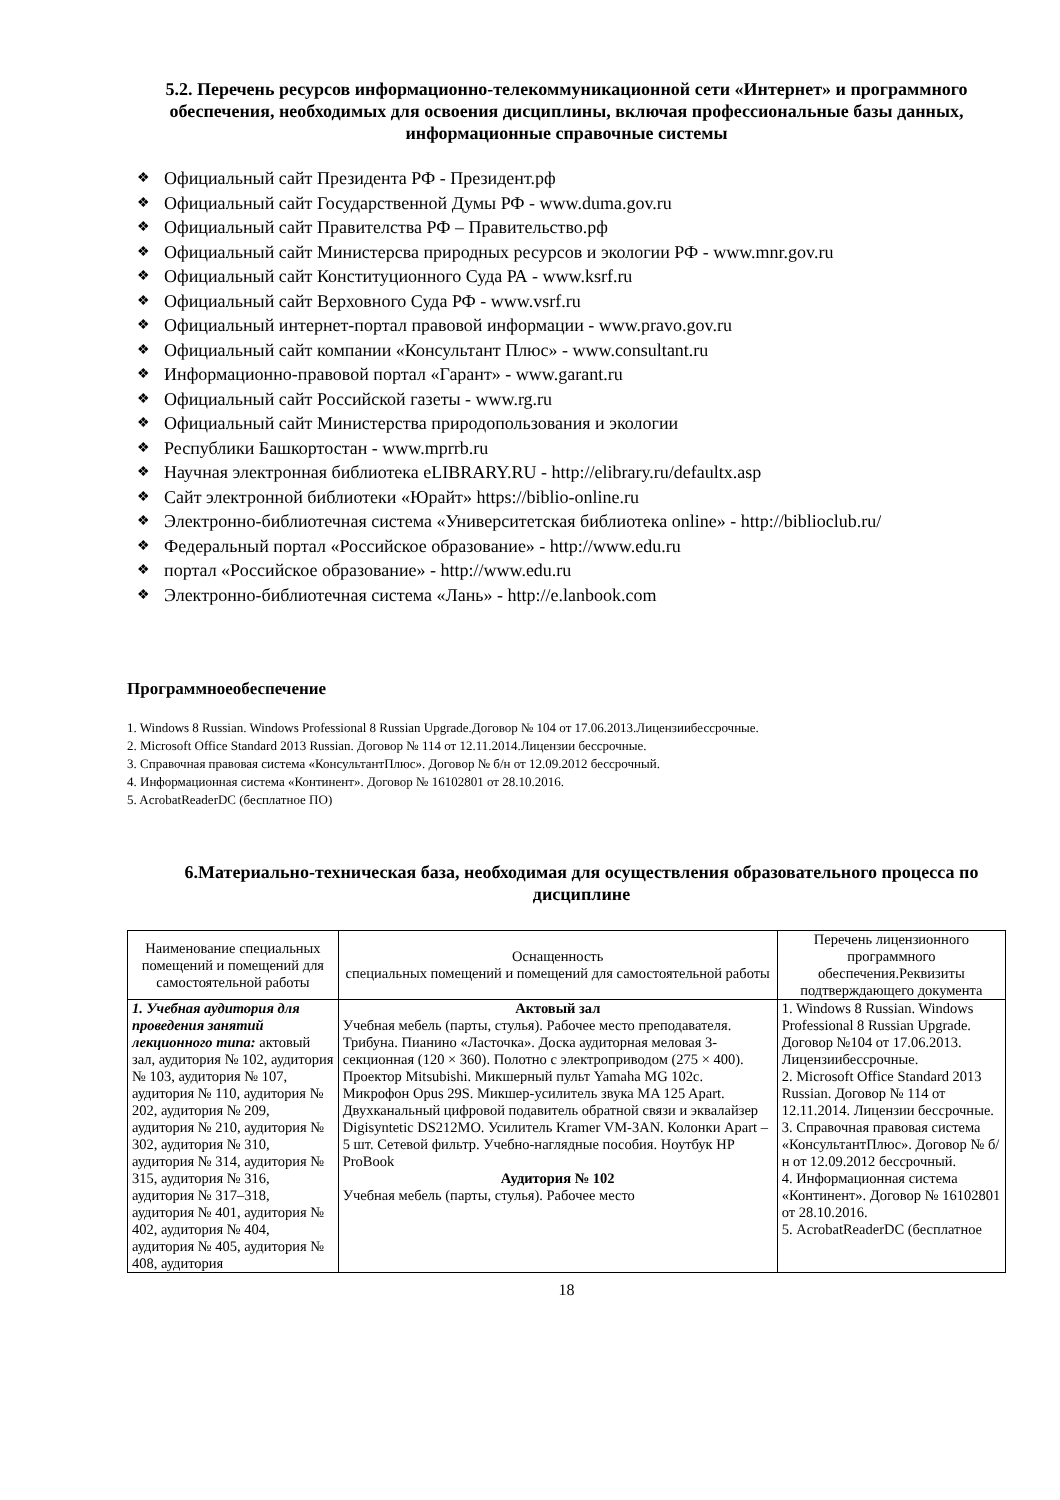5.2. Перечень ресурсов информационно-телекоммуникационной сети «Интернет» и программного обеспечения, необходимых для освоения дисциплины, включая профессиональные базы данных, информационные справочные системы
❖ Официальный сайт Президента РФ - Президент.рф
❖ Официальный сайт Государственной Думы РФ - www.duma.gov.ru
❖ Официальный сайт Правителства РФ – Правительство.рф
❖ Официальный сайт Министерсва природных ресурсов и экологии РФ - www.mnr.gov.ru
❖ Официальный сайт Конституционного Суда РА - www.ksrf.ru
❖ Официальный сайт Верховного Суда РФ - www.vsrf.ru
❖ Официальный интернет-портал правовой информации - www.pravo.gov.ru
❖ Официальный сайт компании «Консультант Плюс» - www.consultant.ru
❖ Информационно-правовой портал «Гарант» - www.garant.ru
❖ Официальный сайт Российской газеты - www.rg.ru
❖ Официальный сайт Министерства природопользования и экологии
❖ Республики Башкортостан - www.mprrb.ru
❖ Научная электронная библиотека eLIBRARY.RU - http://elibrary.ru/defaultx.asp
❖ Сайт электронной библиотеки «Юрайт» https://biblio-online.ru
❖ Электронно-библиотечная система «Университетская библиотека online» - http://biblioclub.ru/
❖ Федеральный портал «Российское образование» - http://www.edu.ru
❖ портал «Российское образование» - http://www.edu.ru
❖ Электронно-библиотечная система «Лань» - http://e.lanbook.com
Программноеобеспечение
1. Windows 8 Russian. Windows Professional 8 Russian Upgrade.Договор № 104 от 17.06.2013.Лицензиибессрочные.
2. Microsoft Office Standard 2013 Russian. Договор № 114 от 12.11.2014.Лицензии бессрочные.
3. Справочная правовая система «КонсультантПлюс». Договор № б/н от 12.09.2012 бессрочный.
4. Информационная система «Континент». Договор № 16102801 от 28.10.2016.
5. AcrobatReaderDC (бесплатное ПО)
6.Материально-техническая база, необходимая для осуществления образовательного процесса по дисциплине
| Наименование специальных помещений и помещений для самостоятельной работы | Оснащенность специальных помещений и помещений для самостоятельной работы | Перечень лицензионного программного обеспечения.Реквизиты подтверждающего документа |
| --- | --- | --- |
| 1. Учебная аудитория для проведения занятий лекционного типа: актовый зал, аудитория № 102, аудитория № 103, аудитория № 107, аудитория № 110, аудитория № 202, аудитория № 209, аудитория № 210, аудитория № 302, аудитория № 310, аудитория № 314, аудитория № 315, аудитория № 316, аудитория № 317–318, аудитория № 401, аудитория № 402, аудитория № 404, аудитория № 405, аудитория № 408, аудитория | Актовый зал Учебная мебель (парты, стулья). Рабочее место преподавателя. Трибуна. Пианино «Ласточка». Доска аудиторная меловая 3-секционная (120 × 360). Полотно с электроприводом (275 × 400). Проектор Mitsubishi. Микшерный пульт Yamaha MG 102c. Микрофон Opus 29S. Микшер-усилитель звука MA 125 Apart. Двухканальный цифровой подавитель обратной связи и эквалайзер Digisyntetic DS212MO. Усилитель Kramer VM-3AN. Колонки Apart – 5 шт. Сетевой фильтр. Учебно-наглядные пособия. Ноутбук HP ProBook Аудитория № 102 Учебная мебель (парты, стулья). Рабочее место | 1. Windows 8 Russian. Windows Professional 8 Russian Upgrade. Договор №104 от 17.06.2013. Лицензиибессрочные. 2. Microsoft Office Standard 2013 Russian. Договор № 114 от 12.11.2014. Лицензии бессрочные. 3. Справочная правовая система «КонсультантПлюс». Договор № б/н от 12.09.2012 бессрочный. 4. Информационная система «Континент». Договор № 16102801 от 28.10.2016. 5. AcrobatReaderDC (бесплатное |
18